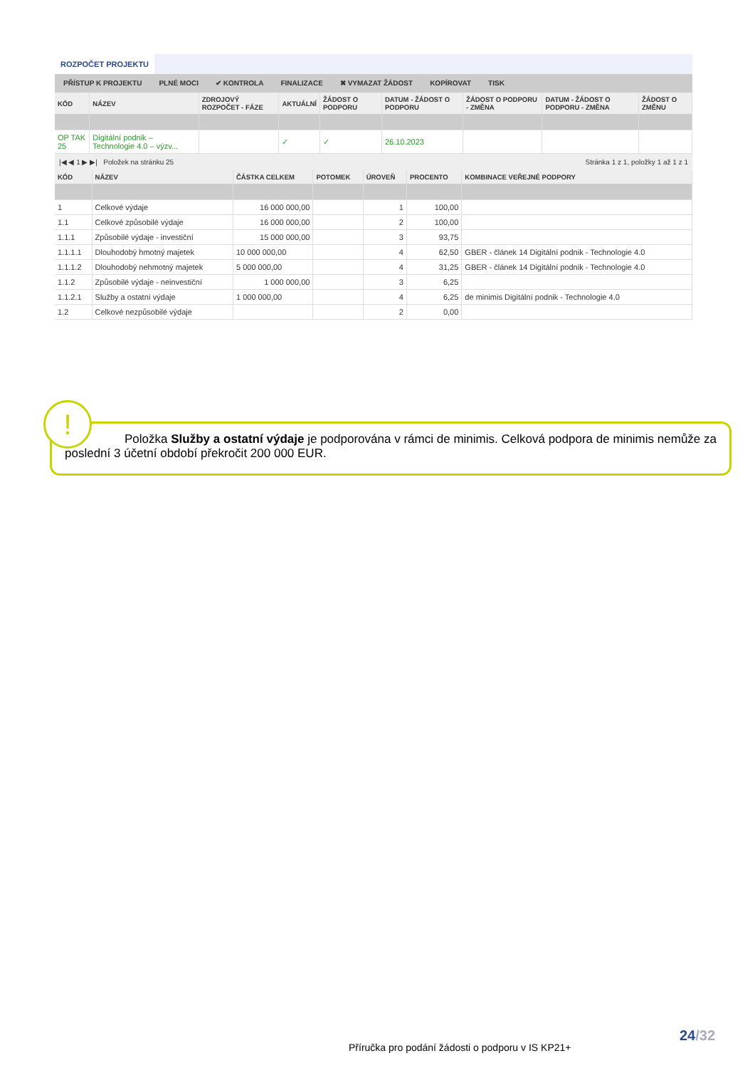ROZPOČET PROJEKTU
PŘÍSTUP K PROJEKTU PLNÉ MOCI ✔ KONTROLA FINALIZACE ✖ VYMAZAT ŽÁDOST KOPÍROVAT TISK
| KÓD | NÁZEV | ZDROJOVÝ ROZPOČET - FÁZE | AKTUÁLNÍ | ŽÁDOST O PODPORU | DATUM - ŽÁDOST O PODPORU | ŽÁDOST O PODPORU - ZMĚNA | DATUM - ŽÁDOST O PODPORU - ZMĚNA | ŽÁDOST O ZMĚNU |
| --- | --- | --- | --- | --- | --- | --- | --- | --- |
| OP TAK 25 | Digitální podnik – Technologie 4.0 – výzv... | | ✓ | ✓ | 26.10.2023 | | | |
|◀ ◀ 1 ▶ ▶| Položek na stránku 25 Stránka 1 z 1, položky 1 až 1 z 1
| KÓD | NÁZEV | ČÁSTKA CELKEM | POTOMEK | ÚROVEŇ | PROCENTO | KOMBINACE VEŘEJNÉ PODPORY |
| --- | --- | --- | --- | --- | --- | --- |
| 1 | Celkové výdaje | 16 000 000,00 | | 1 | 100,00 | |
| 1.1 | Celkové způsobilé výdaje | 16 000 000,00 | | 2 | 100,00 | |
| 1.1.1 | Způsobilé výdaje - investiční | 15 000 000,00 | | 3 | 93,75 | |
| 1.1.1.1 | Dlouhodobý hmotný majetek | 10 000 000,00 | | 4 | 62,50 | GBER - článek 14 Digitální podnik - Technologie 4.0 |
| 1.1.1.2 | Dlouhodobý nehmotný majetek | 5 000 000,00 | | 4 | 31,25 | GBER - článek 14 Digitální podnik - Technologie 4.0 |
| 1.1.2 | Způsobilé výdaje - neinvestiční | 1 000 000,00 | | 3 | 6,25 | |
| 1.1.2.1 | Služby a ostatní výdaje | 1 000 000,00 | | 4 | 6,25 | de minimis Digitální podnik - Technologie 4.0 |
| 1.2 | Celkové nezpůsobilé výdaje | | | 2 | 0,00 | |
Položka Služby a ostatní výdaje je podporována v rámci de minimis. Celková podpora de minimis nemůže za poslední 3 účetní období překročit 200 000 EUR.
!
24/32
Příručka pro podání žádosti o podporu v IS KP21+